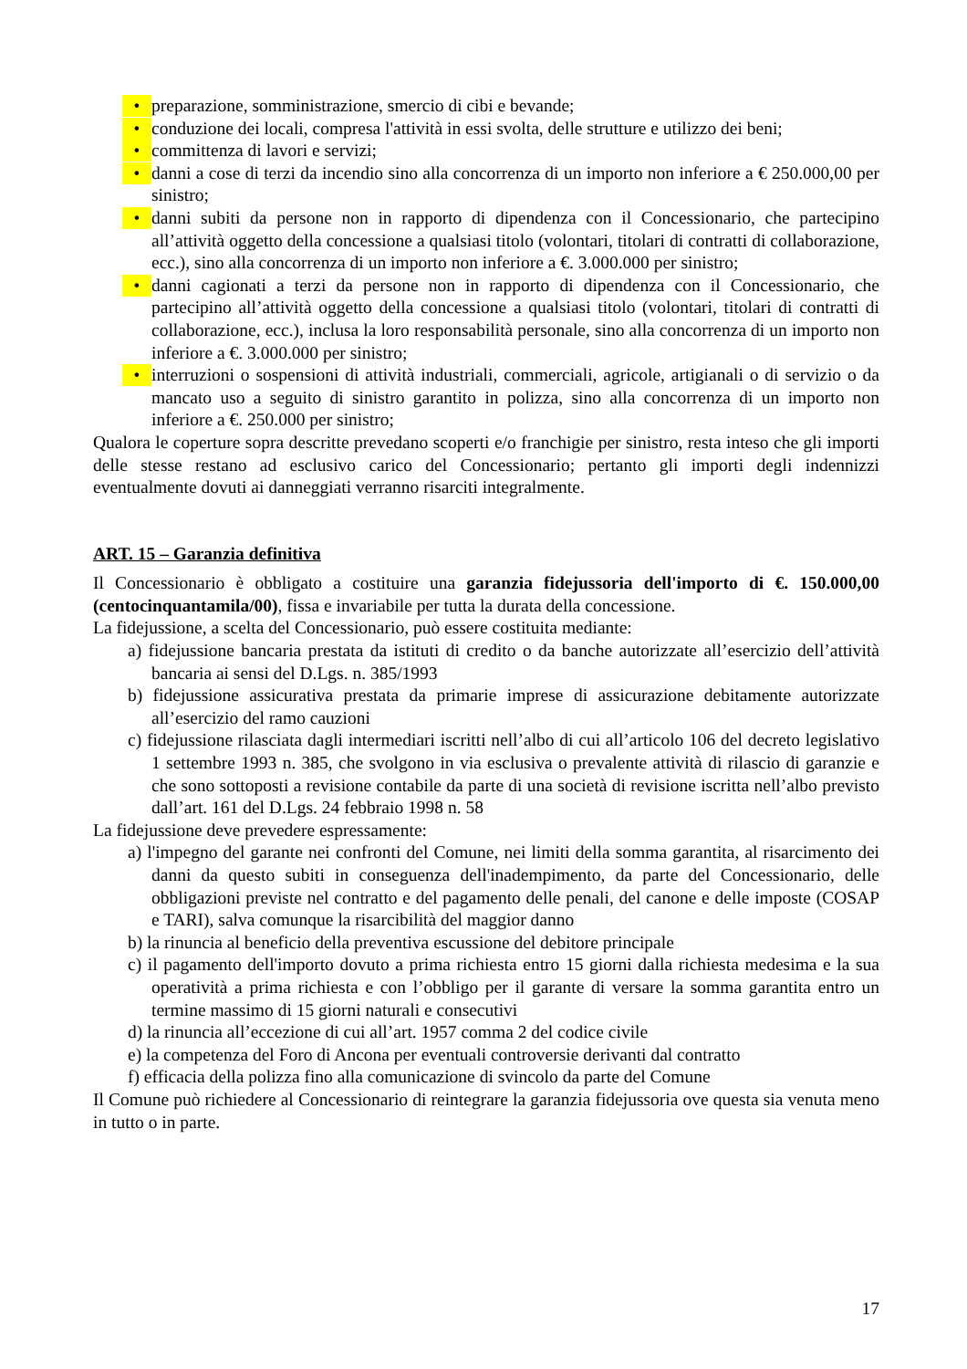• preparazione, somministrazione, smercio di cibi e bevande;
• conduzione dei locali, compresa l'attività in essi svolta, delle strutture e utilizzo dei beni;
• committenza di lavori e servizi;
• danni a cose di terzi da incendio sino alla concorrenza di un importo non inferiore a € 250.000,00 per sinistro;
• danni subiti da persone non in rapporto di dipendenza con il Concessionario, che partecipino all’attività oggetto della concessione a qualsiasi titolo (volontari, titolari di contratti di collaborazione, ecc.), sino alla concorrenza di un importo non inferiore a €. 3.000.000 per sinistro;
• danni cagionati a terzi da persone non in rapporto di dipendenza con il Concessionario, che partecipino all’attività oggetto della concessione a qualsiasi titolo (volontari, titolari di contratti di collaborazione, ecc.), inclusa la loro responsabilità personale, sino alla concorrenza di un importo non inferiore a €. 3.000.000 per sinistro;
• interruzioni o sospensioni di attività industriali, commerciali, agricole, artigianali o di servizio o da mancato uso a seguito di sinistro garantito in polizza, sino alla concorrenza di un importo non inferiore a €. 250.000 per sinistro;
Qualora le coperture sopra descritte prevedano scoperti e/o franchigie per sinistro, resta inteso che gli importi delle stesse restano ad esclusivo carico del Concessionario; pertanto gli importi degli indennizzi eventualmente dovuti ai danneggiati verranno risarciti integralmente.
ART. 15 – Garanzia definitiva
Il Concessionario è obbligato a costituire una garanzia fidejussoria dell'importo di €. 150.000,00 (centocinquantamila/00), fissa e invariabile per tutta la durata della concessione.
La fidejussione, a scelta del Concessionario, può essere costituita mediante:
a) fidejussione bancaria prestata da istituti di credito o da banche autorizzate all’esercizio dell’attività bancaria ai sensi del D.Lgs. n. 385/1993
b) fidejussione assicurativa prestata da primarie imprese di assicurazione debitamente autorizzate all’esercizio del ramo cauzioni
c) fidejussione rilasciata dagli intermediari iscritti nell’albo di cui all’articolo 106 del decreto legislativo 1 settembre 1993 n. 385, che svolgono in via esclusiva o prevalente attività di rilascio di garanzie e che sono sottoposti a revisione contabile da parte di una società di revisione iscritta nell’albo previsto dall’art. 161 del D.Lgs. 24 febbraio 1998 n. 58
La fidejussione deve prevedere espressamente:
a) l'impegno del garante nei confronti del Comune, nei limiti della somma garantita, al risarcimento dei danni da questo subiti in conseguenza dell'inadempimento, da parte del Concessionario, delle obbligazioni previste nel contratto e del pagamento delle penali, del canone e delle imposte (COSAP e TARI), salva comunque la risarcibilità del maggior danno
b) la rinuncia al beneficio della preventiva escussione del debitore principale
c) il pagamento dell'importo dovuto a prima richiesta entro 15 giorni dalla richiesta medesima e la sua operatività a prima richiesta e con l’obbligo per il garante di versare la somma garantita entro un termine massimo di 15 giorni naturali e consecutivi
d) la rinuncia all’eccezione di cui all’art. 1957 comma 2 del codice civile
e) la competenza del Foro di Ancona per eventuali controversie derivanti dal contratto
f) efficacia della polizza fino alla comunicazione di svincolo da parte del Comune
Il Comune può richiedere al Concessionario di reintegrare la garanzia fidejussoria ove questa sia venuta meno in tutto o in parte.
17